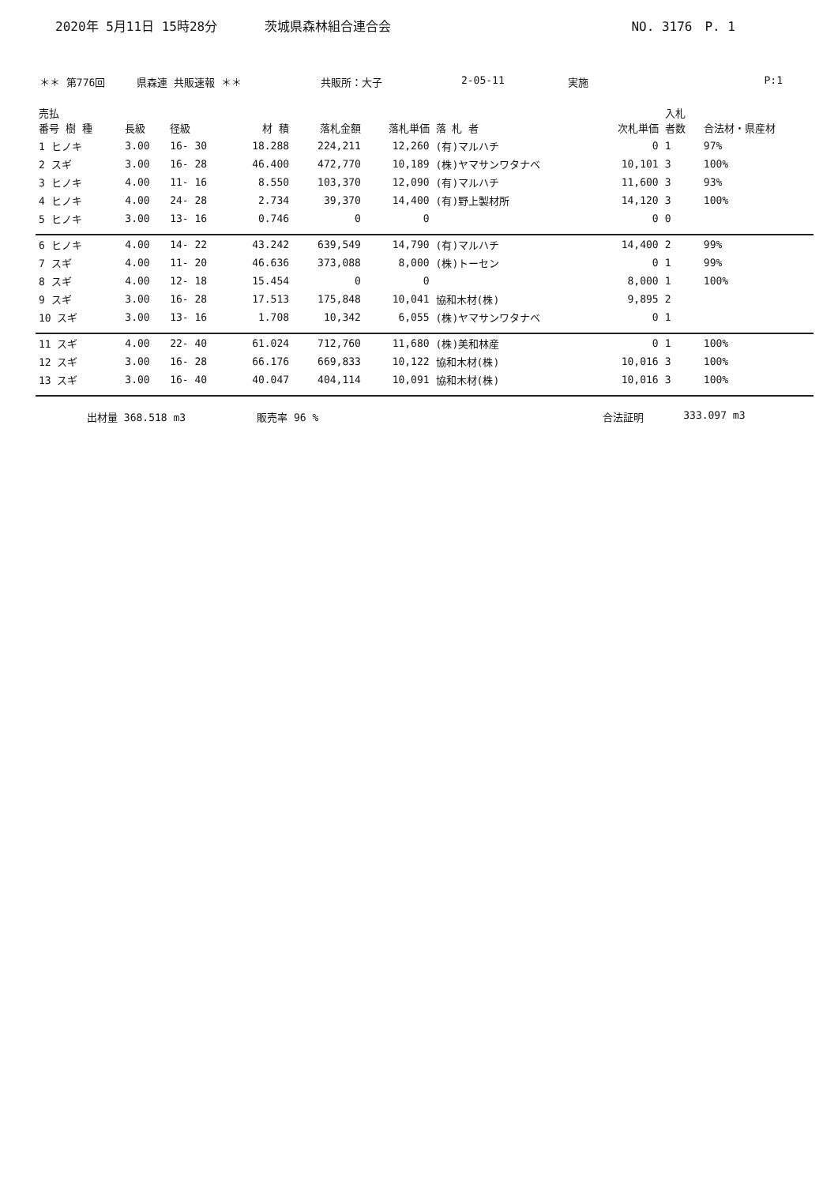2020年 5月11日 15時28分 茨城県森林組合連合会 NO. 3176　P. 1
＊＊ 第776回 県森連 共販速報 ＊＊ 共販所：大子 2-05-11 実施 P:1
| 売払 番号 樹 種 | 長級 | 径級 | 材 積 | 落札金額 | 落札単価 | 落 札 者 | 次札単価 | 入札 者数 | 合法材・県産材 |
| --- | --- | --- | --- | --- | --- | --- | --- | --- | --- |
| 1 ヒノキ | 3.00 | 16- 30 | 18.288 | 224,211 | 12,260 | (有)マルハチ | 0 | 1 | 97% |
| 2 スギ | 3.00 | 16- 28 | 46.400 | 472,770 | 10,189 | (株)ヤマサンワタナベ | 10,101 | 3 | 100% |
| 3 ヒノキ | 4.00 | 11- 16 | 8.550 | 103,370 | 12,090 | (有)マルハチ | 11,600 | 3 | 93% |
| 4 ヒノキ | 4.00 | 24- 28 | 2.734 | 39,370 | 14,400 | (有)野上製材所 | 14,120 | 3 | 100% |
| 5 ヒノキ | 3.00 | 13- 16 | 0.746 | 0 | 0 | | 0 | 0 | |
| 6 ヒノキ | 4.00 | 14- 22 | 43.242 | 639,549 | 14,790 | (有)マルハチ | 14,400 | 2 | 99% |
| 7 スギ | 4.00 | 11- 20 | 46.636 | 373,088 | 8,000 | (株)トーセン | 0 | 1 | 99% |
| 8 スギ | 4.00 | 12- 18 | 15.454 | 0 | 0 | | 8,000 | 1 | 100% |
| 9 スギ | 3.00 | 16- 28 | 17.513 | 175,848 | 10,041 | 協和木材(株) | 9,895 | 2 | |
| 10 スギ | 3.00 | 13- 16 | 1.708 | 10,342 | 6,055 | (株)ヤマサンワタナベ | 0 | 1 | |
| 11 スギ | 4.00 | 22- 40 | 61.024 | 712,760 | 11,680 | (株)美和林産 | 0 | 1 | 100% |
| 12 スギ | 3.00 | 16- 28 | 66.176 | 669,833 | 10,122 | 協和木材(株) | 10,016 | 3 | 100% |
| 13 スギ | 3.00 | 16- 40 | 40.047 | 404,114 | 10,091 | 協和木材(株) | 10,016 | 3 | 100% |
出材量 368.518 m3 販売率 96 % 合法証明 333.097 m3